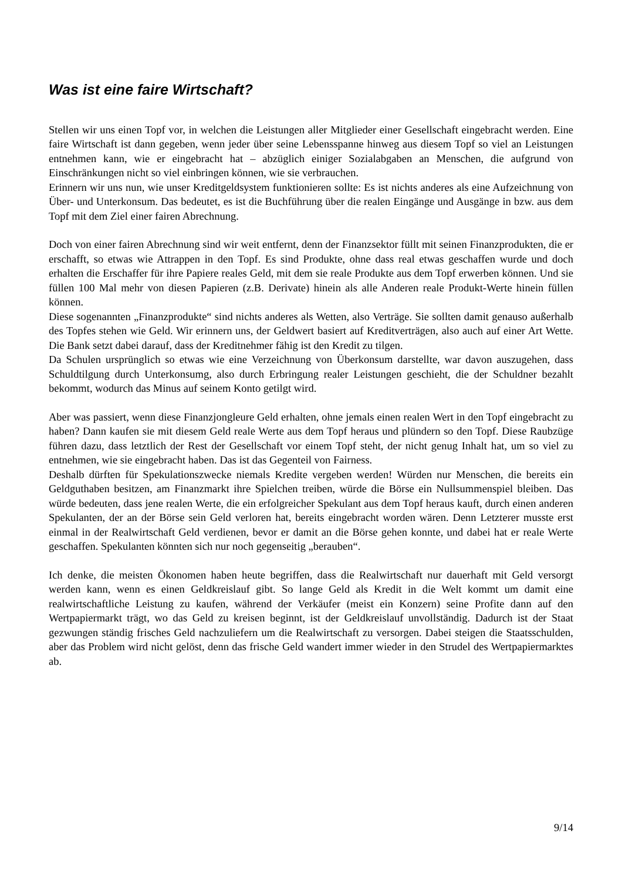Was ist eine faire Wirtschaft?
Stellen wir uns einen Topf vor, in welchen die Leistungen aller Mitglieder einer Gesellschaft eingebracht werden. Eine faire Wirtschaft ist dann gegeben, wenn jeder über seine Lebensspanne hinweg aus diesem Topf so viel an Leistungen entnehmen kann, wie er eingebracht hat – abzüglich einiger Sozialabgaben an Menschen, die aufgrund von Einschränkungen nicht so viel einbringen können, wie sie verbrauchen.
Erinnern wir uns nun, wie unser Kreditgeldsystem funktionieren sollte: Es ist nichts anderes als eine Aufzeichnung von Über- und Unterkonsum. Das bedeutet, es ist die Buchführung über die realen Eingänge und Ausgänge in bzw. aus dem Topf mit dem Ziel einer fairen Abrechnung.
Doch von einer fairen Abrechnung sind wir weit entfernt, denn der Finanzsektor füllt mit seinen Finanzprodukten, die er erschafft, so etwas wie Attrappen in den Topf. Es sind Produkte, ohne dass real etwas geschaffen wurde und doch erhalten die Erschaffer für ihre Papiere reales Geld, mit dem sie reale Produkte aus dem Topf erwerben können. Und sie füllen 100 Mal mehr von diesen Papieren (z.B. Derivate) hinein als alle Anderen reale Produkt-Werte hinein füllen können.
Diese sogenannten „Finanzprodukte“ sind nichts anderes als Wetten, also Verträge. Sie sollten damit genauso außerhalb des Topfes stehen wie Geld. Wir erinnern uns, der Geldwert basiert auf Kreditverträgen, also auch auf einer Art Wette. Die Bank setzt dabei darauf, dass der Kreditnehmer fähig ist den Kredit zu tilgen.
Da Schulen ursprünglich so etwas wie eine Verzeichnung von Überkonsum darstellte, war davon auszugehen, dass Schuldtilgung durch Unterkonsumg, also durch Erbringung realer Leistungen geschieht, die der Schuldner bezahlt bekommt, wodurch das Minus auf seinem Konto getilgt wird.
Aber was passiert, wenn diese Finanzjongleure Geld erhalten, ohne jemals einen realen Wert in den Topf eingebracht zu haben? Dann kaufen sie mit diesem Geld reale Werte aus dem Topf heraus und plündern so den Topf. Diese Raubzüge führen dazu, dass letztlich der Rest der Gesellschaft vor einem Topf steht, der nicht genug Inhalt hat, um so viel zu entnehmen, wie sie eingebracht haben. Das ist das Gegenteil von Fairness.
Deshalb dürften für Spekulationszwecke niemals Kredite vergeben werden! Würden nur Menschen, die bereits ein Geldguthaben besitzen, am Finanzmarkt ihre Spielchen treiben, würde die Börse ein Nullsummenspiel bleiben. Das würde bedeuten, dass jene realen Werte, die ein erfolgreicher Spekulant aus dem Topf heraus kauft, durch einen anderen Spekulanten, der an der Börse sein Geld verloren hat, bereits eingebracht worden wären. Denn Letzterer musste erst einmal in der Realwirtschaft Geld verdienen, bevor er damit an die Börse gehen konnte, und dabei hat er reale Werte geschaffen. Spekulanten könnten sich nur noch gegenseitig „berauben“.
Ich denke, die meisten Ökonomen haben heute begriffen, dass die Realwirtschaft nur dauerhaft mit Geld versorgt werden kann, wenn es einen Geldkreislauf gibt. So lange Geld als Kredit in die Welt kommt um damit eine realwirtschaftliche Leistung zu kaufen, während der Verkäufer (meist ein Konzern) seine Profite dann auf den Wertpapiermarkt trägt, wo das Geld zu kreisen beginnt, ist der Geldkreislauf unvollständig. Dadurch ist der Staat gezwungen ständig frisches Geld nachzuliefern um die Realwirtschaft zu versorgen. Dabei steigen die Staatsschulden, aber das Problem wird nicht gelöst, denn das frische Geld wandert immer wieder in den Strudel des Wertpapiermarktes ab.
9/14